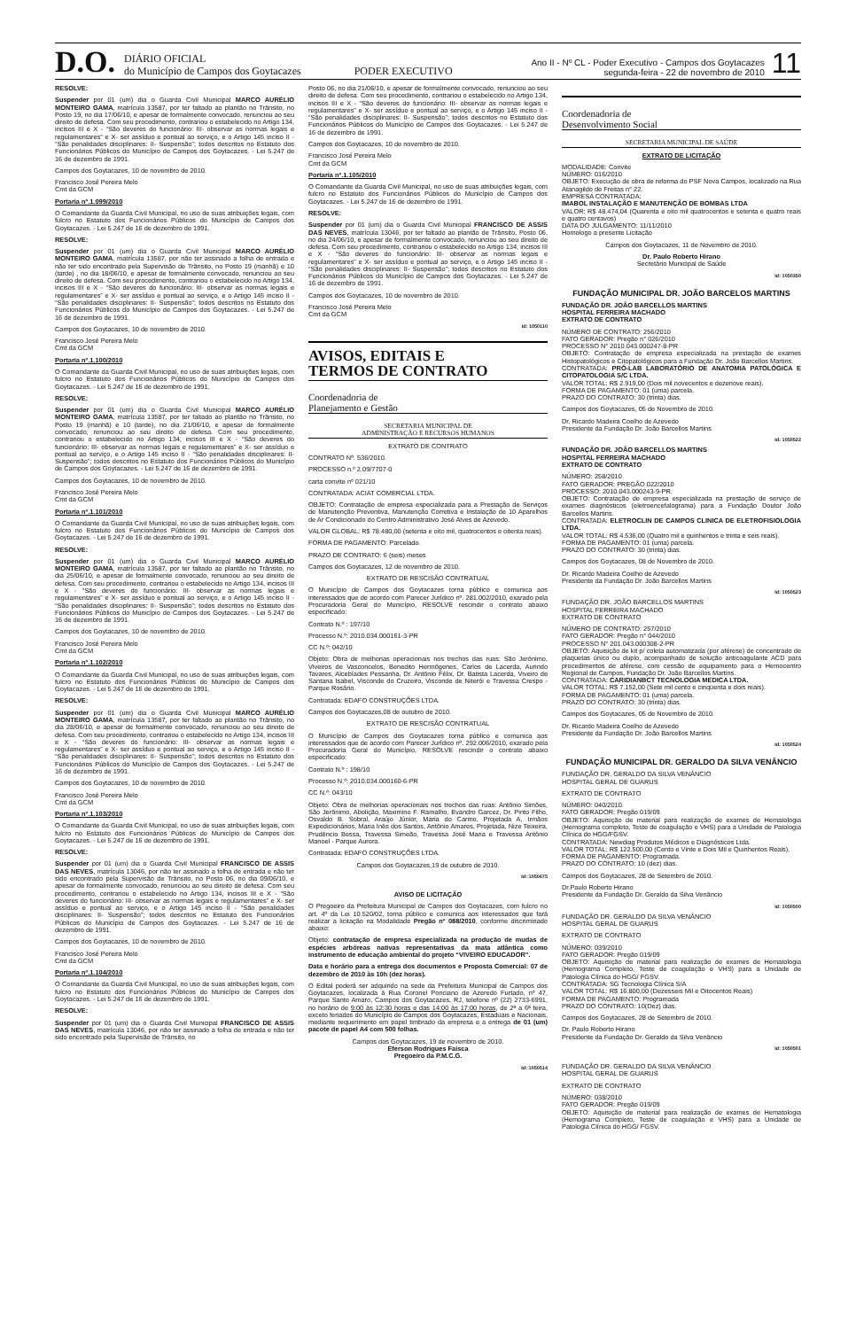D.O. DIÁRIO OFICIAL
do Município de Campos dos Goytacazes PODER EXECUTIVO Ano II - Nº CL - Poder Executivo - Campos dos Goytacazes
segunda-feira - 22 de novembro de 2010 11
RESOLVE:
Suspender por 01 (um) dia o Guarda Civil Municipal MARCO AURÉLIO MONTEIRO GAMA, matrícula 13587, por ter faltado ao plantão no Trânsito, no Posto 19, no dia 17/06/10, e apesar de formalmente convocado, renunciou ao seu direito de defesa. Com seu procedimento, contrariou o estabelecido no Artigo 134, incisos III e X - “São deveres do funcionário: III- observar as normas legais e regulamentares” e X- ser assíduo e pontual ao serviço, e o Artigo 145 inciso II - “São penalidades disciplinares: II- Suspensão”; todos descritos no Estatuto dos Funcionários Públicos do Município de Campos dos Goytacazes. - Lei 5.247 de 16 de dezembro de 1991.
Campos dos Goytacazes, 10 de novembro de 2010.
Francisco José Pereira Melo
Cmt da GCM
Portaria nº.1.099/2010
O Comandante da Guarda Civil Municipal, no uso de suas atribuições legais, com fulcro no Estatuto dos Funcionários Públicos do Município de Campos dos Goytacazes. - Lei 5.247 de 16 de dezembro de 1991.
RESOLVE:
Suspender por 01 (um) dia o Guarda Civil Municipal MARCO AURÉLIO MONTEIRO GAMA, matrícula 13587, por não ter assinado a folha de entrada e não ter sido encontrado pela Supervisão de Trânsito, no Posto 19 (manhã) e 10 (tarde) , no dia 18/06/10, e apesar de formalmente convocado, renunciou ao seu direito de defesa. Com seu procedimento, contrariou o estabelecido no Artigo 134, incisos III e X - “São deveres do funcionário: III- observar as normas legais e regulamentares” e X- ser assíduo e pontual ao serviço, e o Artigo 145 inciso II - “São penalidades disciplinares: II- Suspensão”; todos descritos no Estatuto dos Funcionários Públicos do Município de Campos dos Goytacazes. - Lei 5.247 de 16 de dezembro de 1991.
Campos dos Goytacazes, 10 de novembro de 2010.
Francisco José Pereira Melo
Cmt da GCM
Portaria nº.1.100/2010
O Comandante da Guarda Civil Municipal, no uso de suas atribuições legais, com fulcro no Estatuto dos Funcionários Públicos do Município de Campos dos Goytacazes. - Lei 5.247 de 16 de dezembro de 1991.
RESOLVE:
Suspender por 01 (um) dia o Guarda Civil Municipal MARCO AURÉLIO MONTEIRO GAMA, matrícula 13587, por ter faltado ao plantão no Trânsito, no Posto 19 (manhã) e 10 (tarde), no dia 21/06/10, e apesar de formalmente convocado, renunciou ao seu direito de defesa. Com seu procedimento, contrariou o estabelecido no Artigo 134, incisos III e X - “São deveres do funcionário: III- observar as normas legais e regulamentares” e X- ser assíduo e pontual ao serviço, e o Artigo 145 inciso II - “São penalidades disciplinares: II- Suspensão”; todos descritos no Estatuto dos Funcionários Públicos do Município de Campos dos Goytacazes. - Lei 5.247 de 16 de dezembro de 1991.
Campos dos Goytacazes, 10 de novembro de 2010.
Francisco José Pereira Melo
Cmt da GCM
Portaria nº.1.101/2010
O Comandante da Guarda Civil Municipal, no uso de suas atribuições legais, com fulcro no Estatuto dos Funcionários Públicos do Município de Campos dos Goytacazes. - Lei 5.247 de 16 de dezembro de 1991.
RESOLVE:
Suspender por 01 (um) dia o Guarda Civil Municipal MARCO AURÉLIO MONTEIRO GAMA, matrícula 13587, por ter faltado ao plantão no Trânsito, no dia 25/06/10, e apesar de formalmente convocado, renunciou ao seu direito de defesa. Com seu procedimento, contrariou o estabelecido no Artigo 134, incisos III e X - “São deveres do funcionário: III- observar as normas legais e regulamentares” e X- ser assíduo e pontual ao serviço, e o Artigo 145 inciso II - “São penalidades disciplinares: II- Suspensão”; todos descritos no Estatuto dos Funcionários Públicos do Município de Campos dos Goytacazes. - Lei 5.247 de 16 de dezembro de 1991.
Campos dos Goytacazes, 10 de novembro de 2010.
Francisco José Pereira Melo
Cmt da GCM
Portaria nº.1.102/2010
O Comandante da Guarda Civil Municipal, no uso de suas atribuições legais, com fulcro no Estatuto dos Funcionários Públicos do Município de Campos dos Goytacazes. - Lei 5.247 de 16 de dezembro de 1991.
RESOLVE:
Suspender por 01 (um) dia o Guarda Civil Municipal MARCO AURÉLIO MONTEIRO GAMA, matrícula 13587, por ter faltado ao plantão no Trânsito, no dia 28/06/10, e apesar de formalmente convocado, renunciou ao seu direito de defesa. Com seu procedimento, contrariou o estabelecido no Artigo 134, incisos III e X - “São deveres do funcionário: III- observar as normas legais e regulamentares” e X- ser assíduo e pontual ao serviço, e o Artigo 145 inciso II - “São penalidades disciplinares: II- Suspensão”; todos descritos no Estatuto dos Funcionários Públicos do Município de Campos dos Goytacazes. - Lei 5.247 de 16 de dezembro de 1991.
Campos dos Goytacazes, 10 de novembro de 2010.
Francisco José Pereira Melo
Cmt da GCM
Portaria nº.1.103/2010
O Comandante da Guarda Civil Municipal, no uso de suas atribuições legais, com fulcro no Estatuto dos Funcionários Públicos do Município de Campos dos Goytacazes. - Lei 5.247 de 16 de dezembro de 1991.
RESOLVE:
Suspender por 01 (um) dia o Guarda Civil Municipal FRANCISCO DE ASSIS DAS NEVES, matrícula 13046, por não ter assinado a folha de entrada e não ter sido encontrado pela Supervisão de Trânsito, no Posto 06, no dia 09/06/10, e apesar de formalmente convocado, renunciou ao seu direito de defesa. Com seu procedimento, contrariou o estabelecido no Artigo 134, incisos III e X - “São deveres do funcionário: III- observar as normas legais e regulamentares” e X- ser assíduo e pontual ao serviço, e o Artigo 145 inciso II - “São penalidades disciplinares: II- Suspensão”; todos descritos no Estatuto dos Funcionários Públicos do Município de Campos dos Goytacazes. - Lei 5.247 de 16 de dezembro de 1991.
Campos dos Goytacazes, 10 de novembro de 2010.
Francisco José Pereira Melo
Cmt da GCM
Portaria nº.1.104/2010
O Comandante da Guarda Civil Municipal, no uso de suas atribuições legais, com fulcro no Estatuto dos Funcionários Públicos do Município de Campos dos Goytacazes. - Lei 5.247 de 16 de dezembro de 1991.
RESOLVE:
Suspender por 01 (um) dia o Guarda Civil Municipal FRANCISCO DE ASSIS DAS NEVES, matrícula 13046, por não ter assinado a folha de entrada e não ter sido encontrado pela Supervisão de Trânsito, no
Posto 06, no dia 21/06/10, e apesar de formalmente convocado, renunciou ao seu direito de defesa. Com seu procedimento, contrariou o estabelecido no Artigo 134, incisos III e X - “São deveres do funcionário: III- observar as normas legais e regulamentares” e X- ser assíduo e pontual ao serviço, e o Artigo 145 inciso II - “São penalidades disciplinares: II- Suspensão”; todos descritos no Estatuto dos Funcionários Públicos do Município de Campos dos Goytacazes. - Lei 5.247 de 16 de dezembro de 1991.
Campos dos Goytacazes, 10 de novembro de 2010.
Francisco José Pereira Melo
Cmt da GCM
Portaria nº.1.105/2010
O Comandante da Guarda Civil Municipal, no uso de suas atribuições legais, com fulcro no Estatuto dos Funcionários Públicos do Município de Campos dos Goytacazes. - Lei 5.247 de 16 de dezembro de 1991.
RESOLVE:
Suspender por 01 (um) dia o Guarda Civil Municipal FRANCISCO DE ASSIS DAS NEVES, matrícula 13046, por ter faltado ao plantão de Trânsito, Posto 06, no dia 24/06/10, e apesar de formalmente convocado, renunciou ao seu direito de defesa. Com seu procedimento, contrariou o estabelecido no Artigo 134, incisos III e X - “São deveres do funcionário: III- observar as normas legais e regulamentares” e X- ser assíduo e pontual ao serviço, e o Artigo 145 inciso II - “São penalidades disciplinares: II- Suspensão”; todos descritos no Estatuto dos Funcionários Públicos do Município de Campos dos Goytacazes. - Lei 5.247 de 16 de dezembro de 1991.
Campos dos Goytacazes, 10 de novembro de 2010.
Francisco José Pereira Melo
Cmt da GCM
Id: 1050110
AVISOS, EDITAIS E
TERMOS DE CONTRATO
Coordenadoria de
Planejamento e Gestão
SECRETARIA MUNICIPAL DE
ADMINISTRAÇÃO E RECURSOS HUMANOS
EXTRATO DE CONTRATO
CONTRATO Nº. 536/2010.
PROCESSO n.º 2.09/7707-0
carta convite nº 021/10
CONTRATADA: ACIAT COMERCIAL LTDA.
OBJETO: Contratação de empresa especializada para a Prestação de Serviços de Manutenção Preventiva, Manutenção Corretiva e Instalação de 10 Aparelhos de Ar Condicionado do Centro Administrativo José Alves de Azevedo.
VALOR GLOBAL: R$ 78.480,00 (setenta e oito mil, quatrocentos e oitenta reais).
FORMA DE PAGAMENTO: Parcelado.
PRAZO DE CONTRATO: 6 (seis) meses
Campos dos Goytacazes, 12 de novembro de 2010.
EXTRATO DE RESCISÃO CONTRATUAL
O Município de Campos dos Goytacazes torna público e comunica aos interessados que de acordo com Parecer Jurídico nº. 281.002/2010, exarado pela Procuradoria Geral do Município, RESOLVE rescindir o contrato abaixo especificado:
Contrato N.º : 197/10
Processo N.º: 2010.034.000161-3-PR
CC N.º: 042/10
Objeto: Obra de melhorias operacionais nos trechos das ruas: São Jerônimo, Viveiros de Vasconcelos, Benedito Hermôgenes, Carlos de Lacerda, Aurindo Tavares, Alcebíades Pessanha, Dr. Antônio Félix, Dr. Batista Lacerda, Viveiro de Santana Isabel, Visconde do Cruzeiro, Visconde de Niterói e Travessa Crespo - Parque Rosário.
Contratada: EDAFO CONSTRUÇÕES LTDA.
Campos dos Goytacazes,08 de outubro de 2010.
EXTRATO DE RESCISÃO CONTRATUAL
O Município de Campos dos Goytacazes torna público e comunica aos interessados que de acordo com Parecer Jurídico nº. 292.006/2010, exarado pela Procuradoria Geral do Município, RESOLVE rescindir o contrato abaixo especificado:
Contrato N.º : 198/10
Processo N.º: 2010.034.000160-6-PR
CC N.º: 043/10
Objeto: Obra de melhorias operacionais nos trechos das ruas: Antônio Simões, São Jerônimo, Abolição, Maximino F. Ramalho, Evandro Garcez, Dr. Pinto Filho, Osvaldo B. Sobral, Araújo Júnior, Maria do Carmo, Projetada A, Irmãos Expedicionários, Maria Inês dos Santos, Antônio Amares, Projetada, Nize Teixeira, Prudêncio Bessa, Travessa Simeão, Travessa José Maria e Travessa Antônio Manoel - Parque Aurora.
Contratada: EDAFO CONSTRUÇÕES LTDA.
Campos dos Goytacazes,19 de outubro de 2010.
Id: 1050675
AVISO DE LICITAÇÃO
O Pregoeiro da Prefeitura Municipal de Campos dos Goytacazes, com fulcro no art. 4º da Lei 10.520/02, torna público e comunica aos interessados que fará realizar a licitação na Modalidade Pregão nº 088/2010, conforme discriminado abaixo:
Objeto: contratação de empresa especializada na produção de mudas de espécies arbóreas nativas representativas da mata atlântica como instrumento de educação ambiental do projeto “VIVEIRO EDUCADOR”.
Data e horário para a entrega dos documentos e Proposta Comercial: 07 de dezembro de 2010 às 10h (dez horas).
O Edital poderá ser adquirido na sede da Prefeitura Municipal de Campos dos Goytacazes, localizada à Rua Coronel Ponciano de Azeredo Furtado, nº 47, Parque Santo Amaro, Campos dos Goytacazes, RJ, telefone nº (22) 2733-6991, no horário de 9:00 às 12:30 horas e das 14:00 às 17:00 horas, de 2ª a 6ª feira, exceto feriados do Município de Campos dos Goytacazes, Estaduais e Nacionais, mediante requerimento em papel timbrado da empresa e a entrega de 01 (um) pacote de papel A4 com 500 folhas.
Campos dos Goytacazes, 19 de novembro de 2010.
Eferson Rodrigues Faisca
Pregoeiro da P.M.C.G.
Id: 1050514
Coordenadoria de
Desenvolvimento Social
SECRETARIA MUNICIPAL DE SAÚDE
EXTRATO DE LICITAÇÃO
MODALIDADE: Convite
NÚMERO: 016/2010
OBJETO: Execução de obra de reforma do PSF Nova Campos, localizado na Rua Atanagildo de Freitas n° 22.
EMPRESA CONTRATADA:
IMABOL INSTALAÇÃO E MANUTENÇÃO DE BOMBAS LTDA
VALOR: R$ 48.474,04 (Quarenta e oito mil quatrocentos e setenta e quatro reais e quatro centavos)
DATA DO JULGAMENTO: 11/11/2010
Homologo a presente Licitação
Campos dos Goytacazes, 11 de Novembro de 2010.
Dr. Paulo Roberto Hirano
Secretário Municipal de Saúde
Id: 1050350
FUNDAÇÃO MUNICIPAL DR. JOÃO BARCELOS MARTINS
FUNDAÇÃO DR. JOÃO BARCELLOS MARTINS
HOSPITAL FERREIRA MACHADO
EXTRATO DE CONTRATO
NÚMERO DE CONTRATO: 256/2010
FATO GERADOR: Pregão n° 026/2010
PROCESSO N° 2010.043.000247-8-PR
OBJETO: Contratação de empresa especializada na prestação de exames Histopatológicos e Citopatológicos para a Fundação Dr. João Barcellos Martins.
CONTRATADA: PRÓ-LAB LABORATÓRIO DE ANATOMIA PATOLÓGICA E CITOPATOLOGIA S/C LTDA.
VALOR TOTAL: R$ 2.919,00 (Dois mil novecentos e dezenove reais).
FORMA DE PAGAMENTO: 01 (uma) parcela.
PRAZO DO CONTRATO: 30 (trinta) dias.
Campos dos Goytacazes, 05 de Novembro de 2010.
Dr. Ricardo Madeira Coelho de Azevedo
Presidente da Fundação Dr. João Barcellos Martins
Id: 1050522
FUNDAÇÃO DR. JOÃO BARCELLOS MARTINS
HOSPITAL FERREIRA MACHADO
EXTRATO DE CONTRATO
NÚMERO: 258/2010
FATO GERADOR: PREGÃO 022/2010
PROCESSO: 2010.043.000243-9-PR.
OBJETO: Contratação de empresa especializada na prestação de serviço de exames diagnósticos (eletroencefalograma) para a Fundação Doutor João Barcellos Martins.
CONTRATADA: ELETROCLIN DE CAMPOS CLINICA DE ELETROFISIOLOGIA LTDA.
VALOR TOTAL: R$ 4.536,00 (Quatro mil e quinhentos e trinta e seis reais).
FORMA DE PAGAMENTO: 01 (uma) parcela.
PRAZO DO CONTRATO: 30 (trinta) dias.
Campos dos Goytacazes, 08 de Novembro de 2010.
Dr. Ricardo Madeira Coelho de Azevedo
Presidente da Fundação Dr. João Barcellos Martins
Id: 1050523
FUNDAÇÃO DR. JOÃO BARCELLOS MARTINS
HOSPITAL FERREIRA MACHADO
EXTRATO DE CONTRATO
NÚMERO DE CONTRATO: 257/2010
FATO GERADOR: Pregão n° 044/2010
PROCESSO N° 201.043.000308-2-PR
OBJETO: Aquisição de kit p/ coleta automatizada (por aférese) de concentrado de plaquetas único ou duplo, acompanhado de solução anticoagulante ACD para procedimentos de aférese, com cessão de equipamento para o Hemocentro Regional de Campos, Fundação Dr. João Barcellos Martins.
CONTRATADA: CARIDIANBCT TECNOLOGIA MEDICA LTDA.
VALOR TOTAL: R$ 7.152,00 (Sete mil cento e cinqüenta e dois reais).
FORMA DE PAGAMENTO: 01 (uma) parcela.
PRAZO DO CONTRATO: 30 (trinta) dias.
Campos dos Goytacazes, 05 de Novembro de 2010.
Dr. Ricardo Madeira Coelho de Azevedo
Presidente da Fundação Dr. João Barcellos Martins
Id: 1050524
FUNDAÇÃO MUNICIPAL DR. GERALDO DA SILVA VENÂNCIO
FUNDAÇÃO DR. GERALDO DA SILVA VENÂNCIO
HOSPITAL GERAL DE GUARUS
EXTRATO DE CONTRATO
NÚMERO: 040/2010.
FATO GERADOR: Pregão 019/09.
OBJETO: Aquisição de material para realização de exames de Hematologia (Hemograma completo, Teste de coagulação e VHS) para a Unidade de Patologia Clínica do HGG/FGSV.
CONTRATADA: Newdiag Produtos Médicos e Diagnósticos Ltda.
VALOR TOTAL: R$ 122.500,00 (Cento e Vinte e Dois Mil e Quinhentos Reais).
FORMA DE PAGAMENTO: Programada.
PRAZO DO CONTRATO: 10 (dez) dias.
Campos dos Goytacazes, 28 de Setembro de 2010.
Dr.Paulo Roberto Hirano
Presidente da Fundação Dr. Geraldo da Silva Venâncio
Id: 1050500
FUNDAÇÃO DR. GERALDO DA SILVA VENÂNCIO
HOSPITAL GERAL DE GUARUS
EXTRATO DE CONTRATO
NÚMERO: 039/2010
FATO GERADOR: Pregão 019/09
OBJETO: Aquisição de material para realização de exames de Hematologia (Hemograma Completo, Teste de coagulação e VHS) para a Unidade de Patologia Clínica do HGG/ FGSV.
CONTRATADA: SG Tecnologia Clínica S/A
VALOR TOTAL: R$ 16.800,00 (Dezesseis Mil e Oitocentos Reais)
FORMA DE PAGAMENTO: Programada
PRAZO DO CONTRATO: 10(Dez) dias.
Campos dos Goytacazes, 28 de Setembro de 2010.
Dr. Paulo Roberto Hirano
Presidente da Fundação Dr. Geraldo da Silva Venâncio
Id: 1050501
FUNDAÇÃO DR. GERALDO DA SILVA VENÂNCIO
HOSPITAL GERAL DE GUARUS
EXTRATO DE CONTRATO
NÚMERO: 038/2010
FATO GERADOR: Pregão 019/09
OBJETO: Aquisição de material para realização de exames de Hematologia (Hemograma Completo, Teste de coagulação e VHS) para a Unidade de Patologia Clínica do HGG/ FGSV.